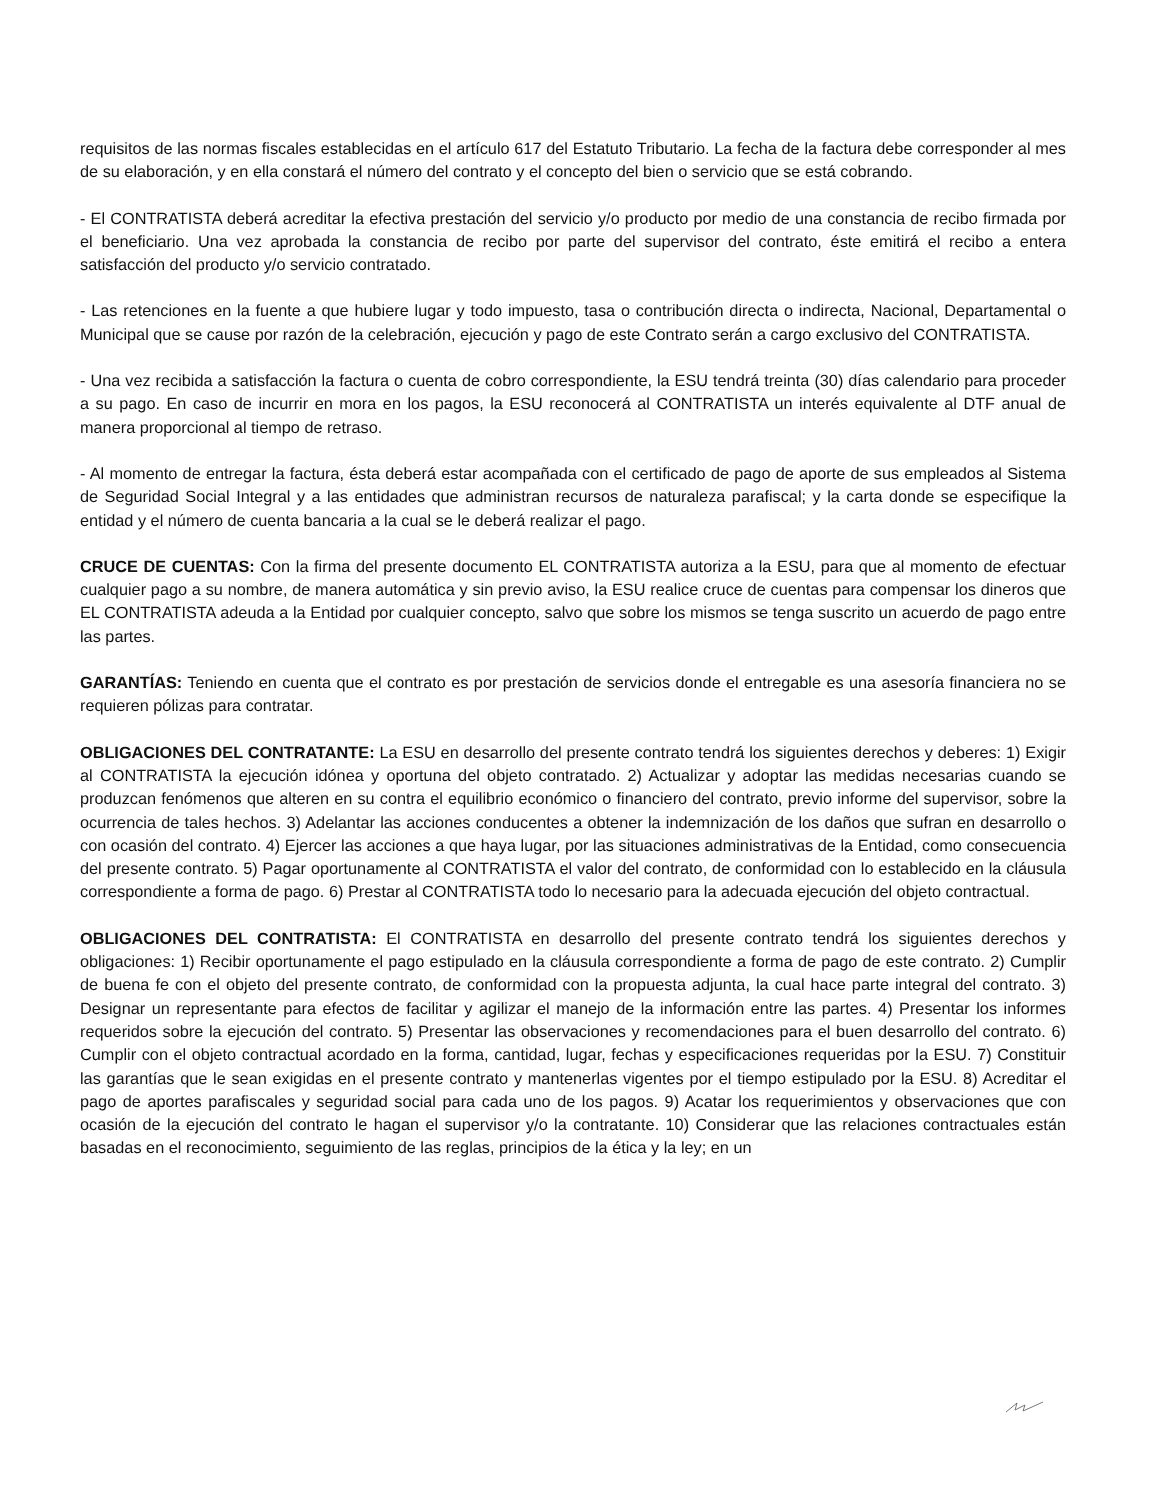requisitos de las normas fiscales establecidas en el artículo 617 del Estatuto Tributario. La fecha de la factura debe corresponder al mes de su elaboración, y en ella constará el número del contrato y el concepto del bien o servicio que se está cobrando.
- El CONTRATISTA deberá acreditar la efectiva prestación del servicio y/o producto por medio de una constancia de recibo firmada por el beneficiario. Una vez aprobada la constancia de recibo por parte del supervisor del contrato, éste emitirá el recibo a entera satisfacción del producto y/o servicio contratado.
- Las retenciones en la fuente a que hubiere lugar y todo impuesto, tasa o contribución directa o indirecta, Nacional, Departamental o Municipal que se cause por razón de la celebración, ejecución y pago de este Contrato serán a cargo exclusivo del CONTRATISTA.
- Una vez recibida a satisfacción la factura o cuenta de cobro correspondiente, la ESU tendrá treinta (30) días calendario para proceder a su pago. En caso de incurrir en mora en los pagos, la ESU reconocerá al CONTRATISTA un interés equivalente al DTF anual de manera proporcional al tiempo de retraso.
- Al momento de entregar la factura, ésta deberá estar acompañada con el certificado de pago de aporte de sus empleados al Sistema de Seguridad Social Integral y a las entidades que administran recursos de naturaleza parafiscal; y la carta donde se especifique la entidad y el número de cuenta bancaria a la cual se le deberá realizar el pago.
CRUCE DE CUENTAS: Con la firma del presente documento EL CONTRATISTA autoriza a la ESU, para que al momento de efectuar cualquier pago a su nombre, de manera automática y sin previo aviso, la ESU realice cruce de cuentas para compensar los dineros que EL CONTRATISTA adeuda a la Entidad por cualquier concepto, salvo que sobre los mismos se tenga suscrito un acuerdo de pago entre las partes.
GARANTÍAS: Teniendo en cuenta que el contrato es por prestación de servicios donde el entregable es una asesoría financiera no se requieren pólizas para contratar.
OBLIGACIONES DEL CONTRATANTE: La ESU en desarrollo del presente contrato tendrá los siguientes derechos y deberes: 1) Exigir al CONTRATISTA la ejecución idónea y oportuna del objeto contratado. 2) Actualizar y adoptar las medidas necesarias cuando se produzcan fenómenos que alteren en su contra el equilibrio económico o financiero del contrato, previo informe del supervisor, sobre la ocurrencia de tales hechos. 3) Adelantar las acciones conducentes a obtener la indemnización de los daños que sufran en desarrollo o con ocasión del contrato. 4) Ejercer las acciones a que haya lugar, por las situaciones administrativas de la Entidad, como consecuencia del presente contrato. 5) Pagar oportunamente al CONTRATISTA el valor del contrato, de conformidad con lo establecido en la cláusula correspondiente a forma de pago. 6) Prestar al CONTRATISTA todo lo necesario para la adecuada ejecución del objeto contractual.
OBLIGACIONES DEL CONTRATISTA: El CONTRATISTA en desarrollo del presente contrato tendrá los siguientes derechos y obligaciones: 1) Recibir oportunamente el pago estipulado en la cláusula correspondiente a forma de pago de este contrato. 2) Cumplir de buena fe con el objeto del presente contrato, de conformidad con la propuesta adjunta, la cual hace parte integral del contrato. 3) Designar un representante para efectos de facilitar y agilizar el manejo de la información entre las partes. 4) Presentar los informes requeridos sobre la ejecución del contrato. 5) Presentar las observaciones y recomendaciones para el buen desarrollo del contrato. 6) Cumplir con el objeto contractual acordado en la forma, cantidad, lugar, fechas y especificaciones requeridas por la ESU. 7) Constituir las garantías que le sean exigidas en el presente contrato y mantenerlas vigentes por el tiempo estipulado por la ESU. 8) Acreditar el pago de aportes parafiscales y seguridad social para cada uno de los pagos. 9) Acatar los requerimientos y observaciones que con ocasión de la ejecución del contrato le hagan el supervisor y/o la contratante. 10) Considerar que las relaciones contractuales están basadas en el reconocimiento, seguimiento de las reglas, principios de la ética y la ley; en un